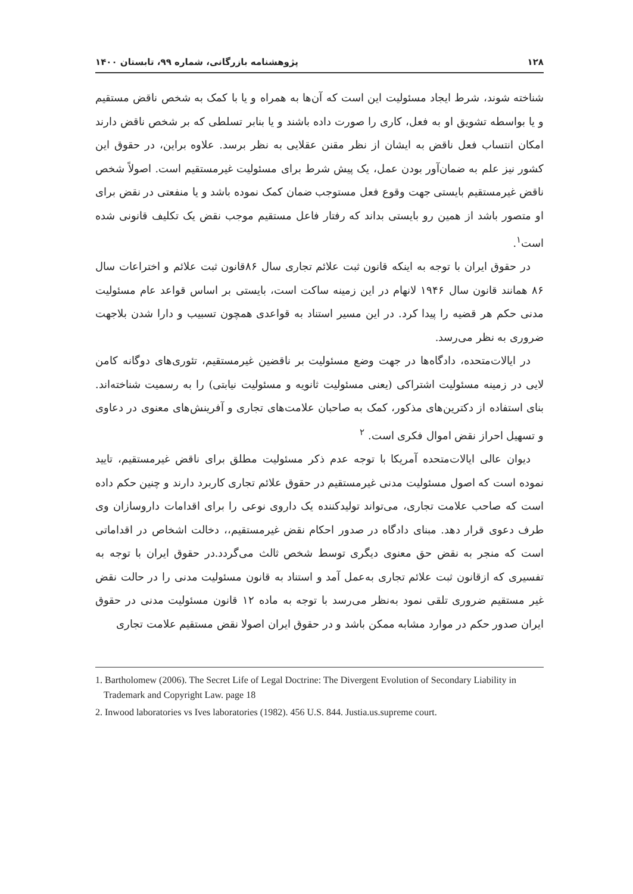۱۲۸ پژوهشنامه بازرگانی، شماره ۹۹، تابستان ۱۴۰۰
شناخته شوند، شرط ایجاد مسئولیت این است که آن‌ها به همراه و یا با کمک به شخص ناقض مستقیم و یا بواسطه تشویق او به فعل، کاری را صورت داده باشند و یا بنابر تسلطی که بر شخص ناقض دارند امکان انتساب فعل ناقض به ایشان از نظر مقنن عقلایی به نظر برسد. علاوه براین، در حقوق این کشور نیز علم به ضمان‌آور بودن عمل، یک پیش شرط برای مسئولیت غیرمستقیم است. اصولاً شخص ناقض غیرمستقیم بایستی جهت وقوع فعل مستوجب ضمان کمک نموده باشد و یا منفعتی در نقض برای او متصور باشد از همین رو بایستی بداند که رفتار فاعل مستقیم موجب نقض یک تکلیف قانونی شده است<sup>۱</sup>.
در حقوق ایران با توجه به اینکه قانون ثبت علائم تجاری سال ۸۶قانون ثبت علائم و اختراعات سال ۸۶ همانند قانون سال ۱۹۴۶ لانهام در این زمینه ساکت است، بایستی بر اساس قواعد عام مسئولیت مدنی حکم هر قضیه را پیدا کرد. در این مسیر استناد به قواعدی همچون تسبیب و دارا شدن بلاجهت ضروری به نظر می‌رسد.
در ایالات‌متحده، دادگاه‌ها در جهت وضع مسئولیت بر ناقضین غیرمستقیم، تئوری‌های دوگانه کامن لایی در زمینه مسئولیت اشتراکی (یعنی مسئولیت ثانویه و مسئولیت نیابتی) را به رسمیت شناخته‌اند. بنای استفاده از دکترین‌های مذکور، کمک به صاحبان علامت‌های تجاری و آفرینش‌های معنوی در دعاوی و تسهیل احراز نقض اموال فکری است. <sup>۲</sup>
دیوان عالی ایالات‌متحده آمریکا با توجه عدم ذکر مسئولیت مطلق برای ناقض غیرمستقیم، تایید نموده است که اصول مسئولیت مدنی غیرمستقیم در حقوق علائم تجاری کاربرد دارند و چنین حکم داده است که صاحب علامت تجاری، می‌تواند تولیدکننده یک داروی نوعی را برای اقدامات داروسازان وی طرف دعوی قرار دهد. مبنای دادگاه در صدور احکام نقض غیرمستقیم،، دخالت اشخاص در اقداماتی است که منجر به نقض حق معنوی دیگری توسط شخص ثالث می‌گردد.در حقوق ایران با توجه به تفسیری که ازقانون ثبت علائم تجاری به‌عمل آمد و استناد به قانون مسئولیت مدنی را در حالت نقض غیر مستقیم ضروری تلقی نمود به‌نظر می‌رسد با توجه به ماده ۱۲ قانون مسئولیت مدنی در حقوق ایران صدور حکم در موارد مشابه ممکن باشد و در حقوق ایران اصولا نقض مستقیم علامت تجاری
1. Bartholomew (2006). The Secret Life of Legal Doctrine: The Divergent Evolution of Secondary Liability in Trademark and Copyright Law. page 18
2. Inwood laboratories vs Ives laboratories (1982). 456 U.S. 844. Justia.us.supreme court.